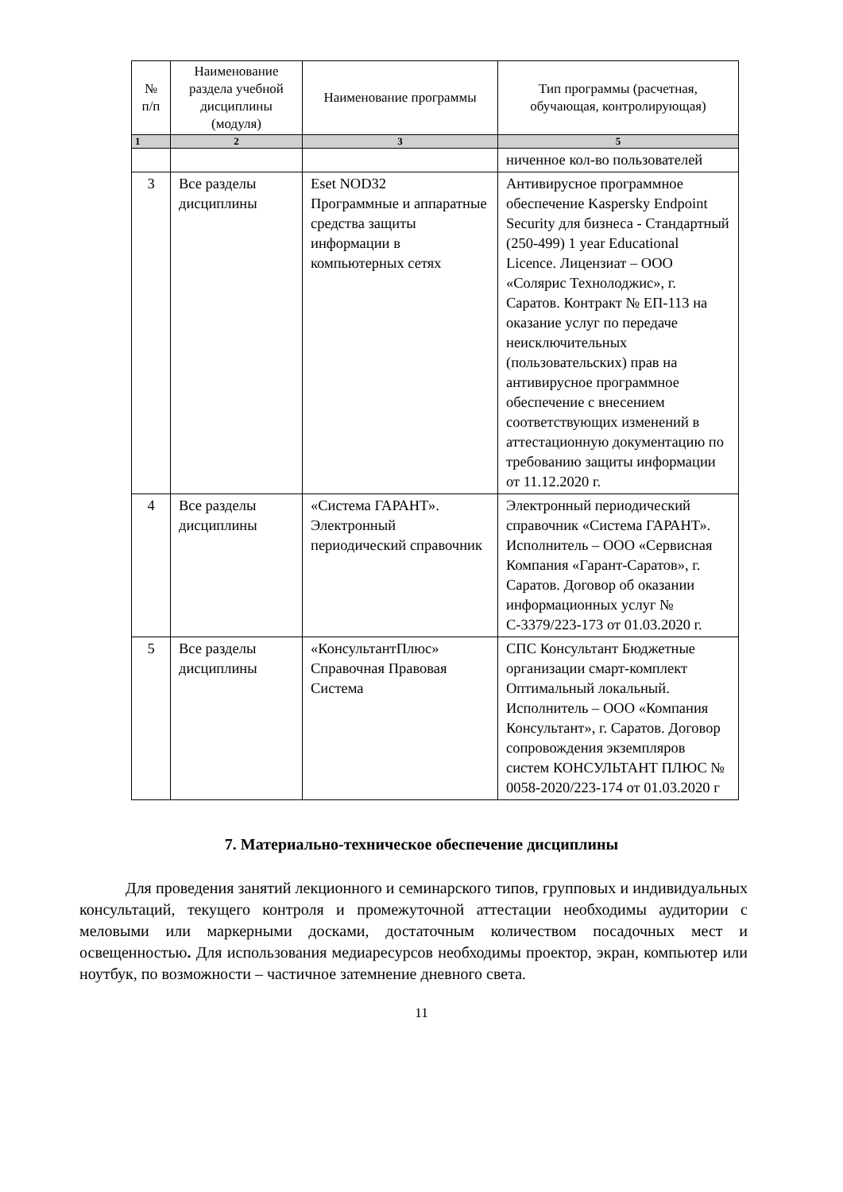| № п/п | Наименование раздела учебной дисциплины (модуля) | Наименование программы | Тип программы (расчетная, обучающая, контролирующая) |
| --- | --- | --- | --- |
| 1 | 2 | 3 | 5 |
| | | | ниченное кол-во пользователей |
| 3 | Все разделы дисциплины | Eset NOD32 Программные и аппаратные средства защиты информации в компьютерных сетях | Антивирусное программное обеспечение Kaspersky Endpoint Security для бизнеса - Стандартный (250-499) 1 year Educational Licence. Лицензиат – ООО «Солярис Технолоджис», г. Саратов. Контракт № ЕП-113 на оказание услуг по передаче неисключительных (пользовательских) прав на антивирусное программное обеспечение с внесением соответствующих изменений в аттестационную документацию по требованию защиты информации от 11.12.2020 г. |
| 4 | Все разделы дисциплины | «Система ГАРАНТ». Электронный периодический справочник | Электронный периодический справочник «Система ГАРАНТ». Исполнитель – ООО «Сервисная Компания «Гарант-Саратов», г. Саратов. Договор об оказании информационных услуг № С-3379/223-173 от 01.03.2020 г. |
| 5 | Все разделы дисциплины | «КонсультантПлюс» Справочная Правовая Система | СПС Консультант Бюджетные организации смарт-комплект Оптимальный локальный. Исполнитель – ООО «Компания Консультант», г. Саратов. Договор сопровождения экземпляров систем КОНСУЛЬТАНТ ПЛЮС № 0058-2020/223-174 от 01.03.2020 г |
7. Материально-техническое обеспечение дисциплины
Для проведения занятий лекционного и семинарского типов, групповых и индивидуальных консультаций, текущего контроля и промежуточной аттестации необходимы аудитории с меловыми или маркерными досками, достаточным количеством посадочных мест и освещенностью. Для использования медиаресурсов необходимы проектор, экран, компьютер или ноутбук, по возможности – частичное затемнение дневного света.
11